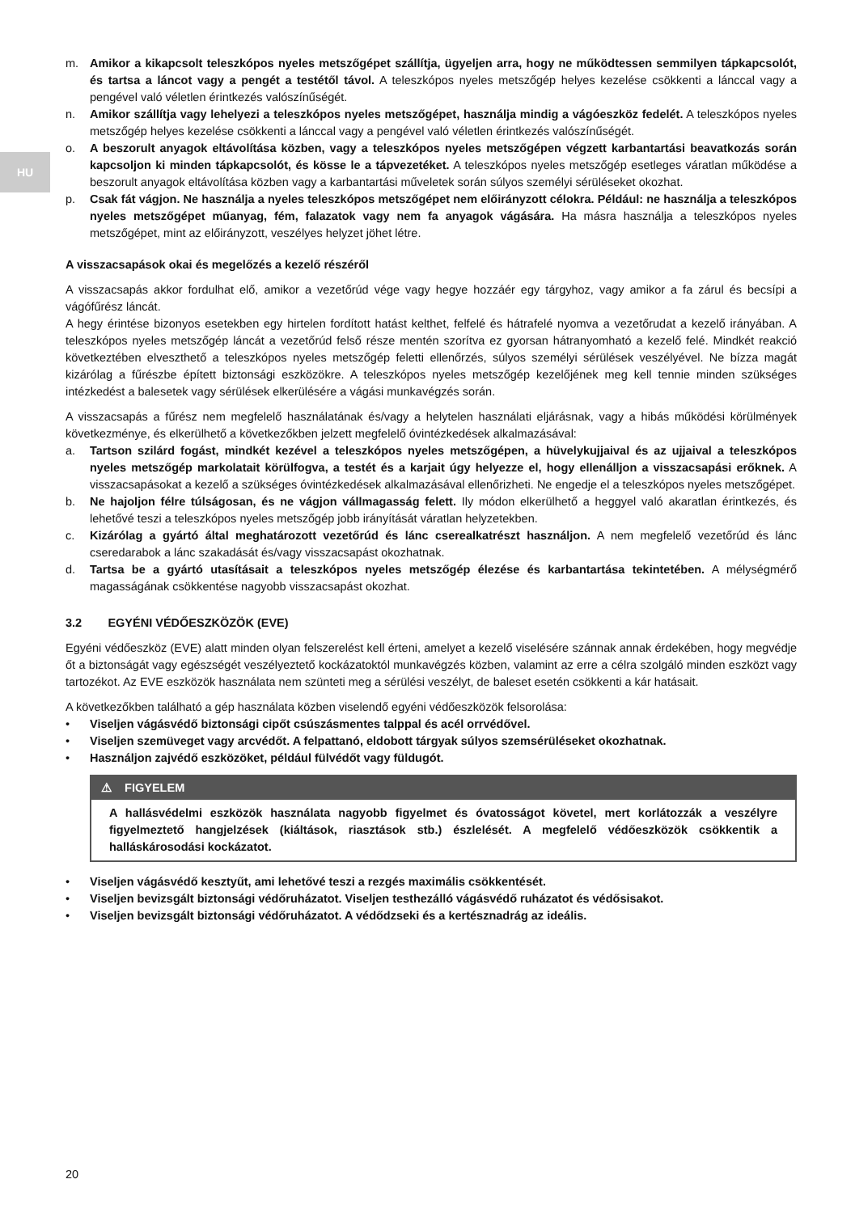HU
m. Amikor a kikapcsolt teleszkópos nyeles metszőgépet szállítja, ügyeljen arra, hogy ne működtessen semmilyen tápkapcsolót, és tartsa a láncot vagy a pengét a testétől távol. A teleszkópos nyeles metszőgép helyes kezelése csökkenti a lánccal vagy a pengével való véletlen érintkezés valószínűségét.
n. Amikor szállítja vagy lehelyezi a teleszkópos nyeles metszőgépet, használja mindig a vágóeszköz fedelét. A teleszkópos nyeles metszőgép helyes kezelése csökkenti a lánccal vagy a pengével való véletlen érintkezés valószínűségét.
o. A beszorult anyagok eltávolítása közben, vagy a teleszkópos nyeles metszőgépen végzett karbantartási beavatkozás során kapcsoljon ki minden tápkapcsolót, és kösse le a tápvezetéket. A teleszkópos nyeles metszőgép esetleges váratlan működése a beszorult anyagok eltávolítása közben vagy a karbantartási műveletek során súlyos személyi sérüléseket okozhat.
p. Csak fát vágjon. Ne használja a nyeles teleszkópos metszőgépet nem előirányzott célokra. Például: ne használja a teleszkópos nyeles metszőgépet műanyag, fém, falazatok vagy nem fa anyagok vágására. Ha másra használja a teleszkópos nyeles metszőgépet, mint az előirányzott, veszélyes helyzet jöhet létre.
A visszacsapások okai és megelőzés a kezelő részéről
A visszacsapás akkor fordulhat elő, amikor a vezetőrúd vége vagy hegye hozzáér egy tárgyhoz, vagy amikor a fa zárul és becsípi a vágófűrész láncát.
A hegy érintése bizonyos esetekben egy hirtelen fordított hatást kelthet, felfelé és hátrafelé nyomva a vezetőrudat a kezelő irányában. A teleszkópos nyeles metszőgép láncát a vezetőrúd felső része mentén szorítva ez gyorsan hátranyomható a kezelő felé. Mindkét reakció következtében elveszthető a teleszkópos nyeles metszőgép feletti ellenőrzés, súlyos személyi sérülések veszélyével. Ne bízza magát kizárólag a fűrészbe épített biztonsági eszközökre. A teleszkópos nyeles metszőgép kezelőjének meg kell tennie minden szükséges intézkedést a balesetek vagy sérülések elkerülésére a vágási munkavégzés során.
A visszacsapás a fűrész nem megfelelő használatának és/vagy a helytelen használati eljárásnak, vagy a hibás működési körülmények következménye, és elkerülhető a következőkben jelzett megfelelő óvintézkedések alkalmazásával:
a. Tartson szilárd fogást, mindkét kezével a teleszkópos nyeles metszőgépen, a hüvelykujjaival és az ujjaival a teleszkópos nyeles metszőgép markolatait körülfogva, a testét és a karjait úgy helyezze el, hogy ellenálljon a visszacsapási erőknek. A visszacsapásokat a kezelő a szükséges óvintézkedések alkalmazásával ellenőrizheti. Ne engedje el a teleszkópos nyeles metszőgépet.
b. Ne hajoljon félre túlságosan, és ne vágjon vállmagasság felett. Ily módon elkerülhető a heggyel való akaratlan érintkezés, és lehetővé teszi a teleszkópos nyeles metszőgép jobb irányítását váratlan helyzetekben.
c. Kizárólag a gyártó által meghatározott vezetőrúd és lánc cserealkatrészt használjon. A nem megfelelő vezetőrúd és lánc cseredarabok a lánc szakadását és/vagy visszacsapást okozhatnak.
d. Tartsa be a gyártó utasításait a teleszkópos nyeles metszőgép élezése és karbantartása tekintetében. A mélységmérő magasságának csökkentése nagyobb visszacsapást okozhat.
3.2 EGYÉNI VÉDŐESZKÖZÖK (EVE)
Egyéni védőeszköz (EVE) alatt minden olyan felszerelést kell érteni, amelyet a kezelő viselésére szánnak annak érdekében, hogy megvédje őt a biztonságát vagy egészségét veszélyeztető kockázatoktól munkavégzés közben, valamint az erre a célra szolgáló minden eszközt vagy tartozékot. Az EVE eszközök használata nem szünteti meg a sérülési veszélyt, de baleset esetén csökkenti a kár hatásait.
A következőkben található a gép használata közben viselendő egyéni védőeszközök felsorolása:
• Viseljen vágásvédő biztonsági cipőt csúszásmentes talppal és acél orrvédővel.
• Viseljen szemüveget vagy arcvédőt. A felpattanó, eldobott tárgyak súlyos szemsérüléseket okozhatnak.
• Használjon zajvédő eszközöket, például fülvédőt vagy füldugót.
⚠ FIGYELEM
A hallásvédelmi eszközök használata nagyobb figyelmet és óvatosságot követel, mert korlátozzák a veszélyre figyelmeztető hangjelzések (kiáltások, riasztások stb.) észlelését. A megfelelő védőeszközök csökkentik a halláskárosodási kockázatot.
• Viseljen vágásvédő kesztyűt, ami lehetővé teszi a rezgés maximális csökkentését.
• Viseljen bevizsgált biztonsági védőruházatot. Viseljen testhezálló vágásvédő ruházatot és védősisakot.
• Viseljen bevizsgált biztonsági védőruházatot. A védődzseki és a kertésznadrág az ideális.
20